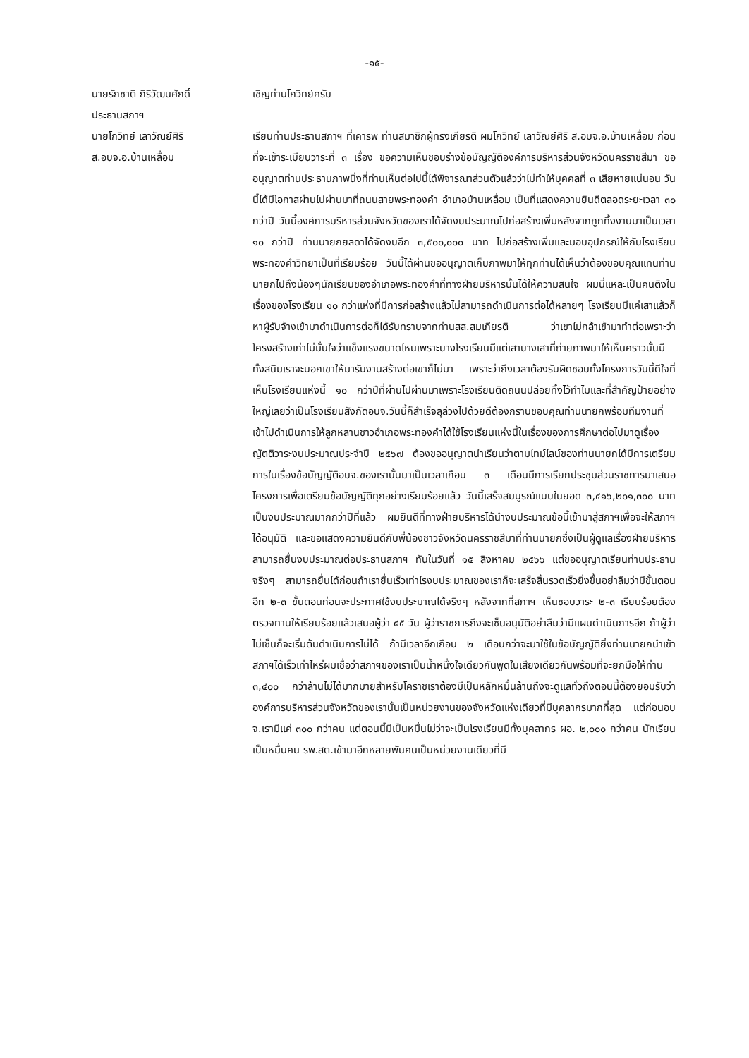-๑๕-
นายรักชาติ กิริวัฒนศักดิ์
ประธานสภาฯ
เชิญท่านโกวิทย์ครับ
นายโกวิทย์ เลาวัณย์ศิริ
ส.อบจ.อ.บ้านเหลื่อม
เรียนท่านประธานสภาฯ ที่เคารพ ท่านสมาชิกผู้ทรงเกียรติ ผมโกวิทย์ เลาวัณย์ศิริ ส.อบจ.อ.บ้านเหลื่อม ก่อนที่จะเข้าระเบียบวาระที่ ๓ เรื่อง ขอความเห็นชอบร่างข้อบัญญัติองค์การบริหารส่วนจังหวัดนครราชสีมา ขออนุญาตท่านประธานภาพนิ่งที่ท่านเห็นต่อไปนี้ได้พิจารณาส่วนตัวแล้วว่าไม่ทำให้บุคคลที่ ๓ เสียหายแน่นอน วันนี้ได้มีโอกาสผ่านไปผ่านมาที่ถนนสายพระทองคำ อำเภอบ้านเหลื่อม เป็นที่แสดงความยินดีตลอดระยะเวลา ๓๐ กว่าปี วันนี้องค์การบริหารส่วนจังหวัดของเราได้จัดงบประมาณไปก่อสร้างเพิ่มหลังจากถูกทิ้งงานมาเป็นเวลา ๑๐ กว่าปี ท่านนายกยลดาได้จัดงบอีก ๓,๕๐๐,๐๐๐ บาท ไปก่อสร้างเพิ่มและมอบอุปกรณ์ให้กับโรงเรียนพระทองคำวิทยาเป็นที่เรียบร้อย วันนี้ได้ผ่านขออนุญาตเก็บภาพมาให้ทุกท่านได้เห็นว่าต้องขอบคุณแทนท่านนายกไปถึงน้องๆนักเรียนของอำเภอพระทองคำที่ทางฝ่ายบริหารนั้นได้ให้ความสนใจ ผมนี่แหละเป็นคนติงในเรื่องของโรงเรียน ๑๐ กว่าแห่งที่มีการก่อสร้างแล้วไม่สามารถดำเนินการต่อได้หลายๆ โรงเรียนมีแค่เสาแล้วก็หาผู้รับจ้างเข้ามาดำเนินการต่อก็ได้รับทราบจากท่านสส.สมเกียรติ ว่าเขาไม่กล้าเข้ามาทำต่อเพราะว่าโครงสร้างเก่าไม่มั่นใจว่าแข็งแรงขนาดไหนเพราะบางโรงเรียนมีแต่เสาบางเสาที่ถ่ายภาพมาให้เห็นคราวนั้นมีทั้งสนิมเราจะบอกเขาให้มารับงานสร้างต่อเขาก็ไม่มา เพราะว่าถึงเวลาต้องรับผิดชอบทั้งโครงการวันนี้ดีใจที่เห็นโรงเรียนแห่งนี้ ๑๐ กว่าปีที่ผ่านไปผ่านมาเพราะโรงเรียนติดถนนปล่อยทิ้งไว้ทำไมและที่สำคัญป้ายอย่างใหญ่เลยว่าเป็นโรงเรียนสังกัดอบจ.วันนี้ก็สำเร็จลุล่วงไปด้วยดีต้องกราบขอบคุณท่านนายกพร้อมทีมงานที่เข้าไปดำเนินการให้ลูกหลานชาวอำเภอพระทองคำได้ใช้โรงเรียนแห่งนี้ในเรื่องของการศึกษาต่อไปมาดูเรื่องญัตติวาระงบประมาณประจำปี ๒๕๖๗ ต้องขออนุญาตนำเรียนว่าตามไทม์ไลน์ของท่านนายกได้มีการเตรียมการในเรื่องข้อบัญญัติอบจ.ของเรานั้นมาเป็นเวลาเกือบ ๓ เดือนมีการเรียกประชุมส่วนราชการมาเสนอโครงการเพื่อเตรียมข้อบัญญัติทุกอย่างเรียบร้อยแล้ว วันนี้เสร็จสมบูรณ์แบบในยอด ๓,๔๑๖,๒๐๑,๓๐๐ บาท เป็นงบประมาณมากกว่าปีที่แล้ว ผมยินดีที่ทางฝ่ายบริหารได้นำงบประมาณข้อนี้เข้ามาสู่สภาฯเพื่อจะให้สภาฯได้อนุมัติ และขอแสดงความยินดีกับพี่น้องชาวจังหวัดนครราชสีมาที่ท่านนายกซึ่งเป็นผู้ดูแลเรื่องฝ่ายบริหารสามารถยื่นงบประมาณต่อประธานสภาฯ ทันในวันที่ ๑๕ สิงหาคม ๒๕๖๖ แต่ขออนุญาตเรียนท่านประธานจริงๆ สามารถยื่นได้ก่อนถ้าเรายื่นเร็วเท่าไรงบประมาณของเราก็จะเสร็จสิ้นรวดเร็วยิ่งขึ้นอย่าลืมว่ามีขั้นตอนอีก ๒-๓ ขั้นตอนก่อนจะประกาศใช้งบประมาณได้จริงๆ หลังจากที่สภาฯ เห็นชอบวาระ ๒-๓ เรียบร้อยต้องตรวจทานให้เรียบร้อยแล้วเสนอผู้ว่า ๔๕ วัน ผู้ว่าราชการถึงจะเซ็นอนุมัติอย่าลืมว่ามีแผนดำเนินการอีก ถ้าผู้ว่าไม่เซ็นก็จะเริ่มต้นดำเนินการไม่ได้ ถ้ามีเวลาอีกเกือบ ๒ เดือนกว่าจะมาใช้ในข้อบัญญัติยิ่งท่านนายกนำเข้าสภาฯได้เร็วเท่าไหร่ผมเชื่อว่าสภาฯของเราเป็นน้ำหนึ่งใจเดียวกันพูดในเสียงเดียวกันพร้อมที่จะยกมือให้ท่าน ๓,๔๐๐ กว่าล้านไม่ได้มากมายสำหรับโคราชเราต้องมีเป็นหลักหมื่นล้านถึงจะดูแลทั่วถึงตอนนี้ต้องยอมรับว่าองค์การบริหารส่วนจังหวัดของเรานั้นเป็นหน่วยงานของจังหวัดแห่งเดียวที่มีบุคลากรมากที่สุด แต่ก่อนอบจ.เรามีแค่ ๓๐๐ กว่าคน แต่ตอนนี้มีเป็นหมื่นไม่ว่าจะเป็นโรงเรียนมีทั้งบุคลากร ผอ. ๒,๐๐๐ กว่าคน นักเรียนเป็นหมื่นคน รพ.สต.เข้ามาอีกหลายพันคนเป็นหน่วยงานเดียวที่มี